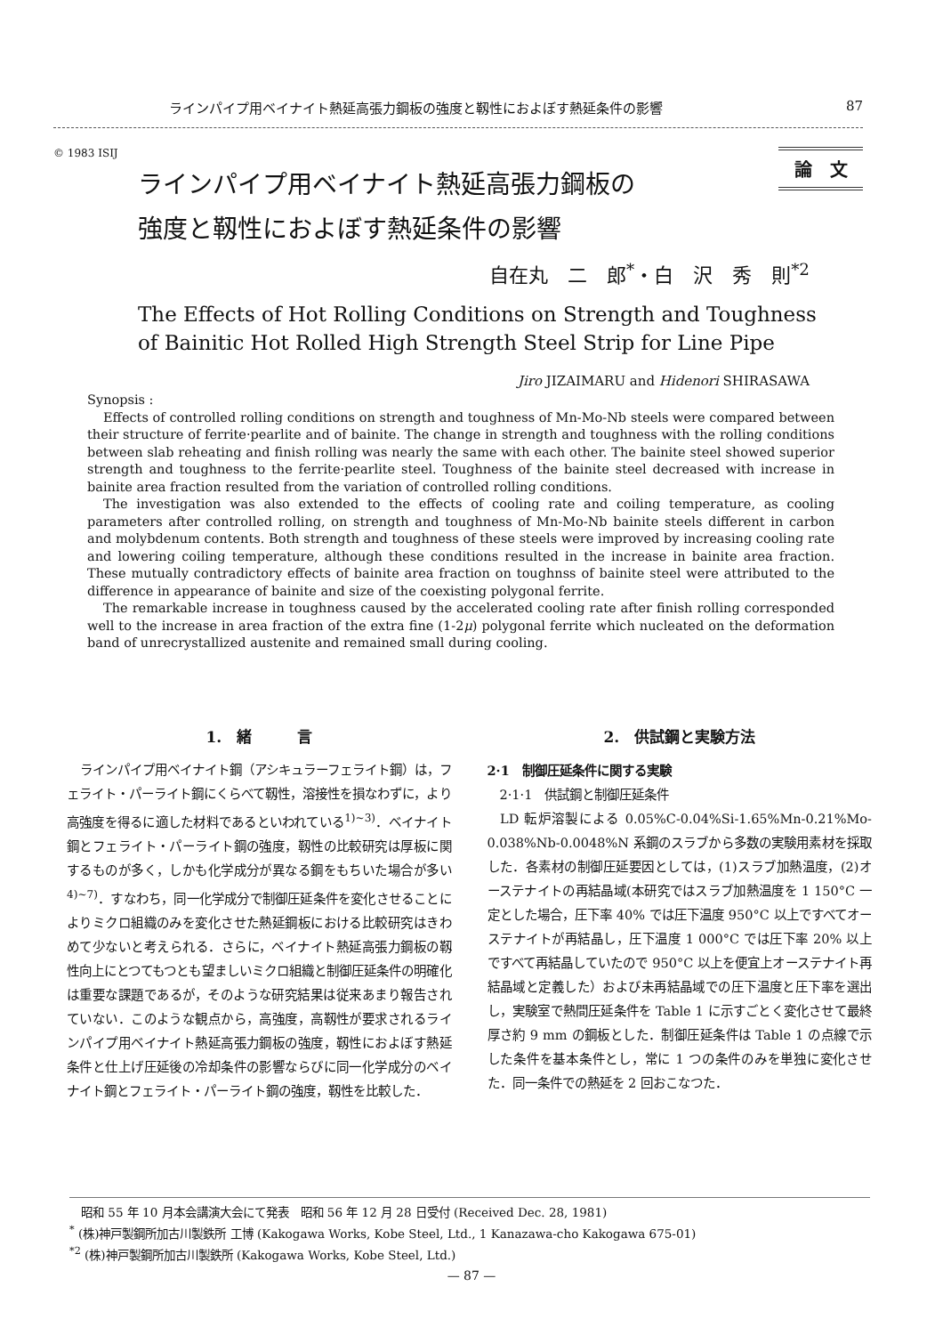ラインパイプ用ベイナイト熱延高張力鋼板の強度と靱性におよぼす熱延条件の影響 87
© 1983 ISIJ
論　文
ラインパイプ用ベイナイト熱延高張力鋼板の
強度と靱性におよぼす熱延条件の影響
自在丸　二　郎<sup>*</sup>・白　沢　秀　則<sup>*2</sup>
The Effects of Hot Rolling Conditions on Strength and Toughness
of Bainitic Hot Rolled High Strength Steel Strip for Line Pipe
Jiro JIZAIMARU and Hidenori SHIRASAWA
Synopsis :
Effects of controlled rolling conditions on strength and toughness of Mn-Mo-Nb steels were compared between their structure of ferrite·pearlite and of bainite. The change in strength and toughness with the rolling conditions between slab reheating and finish rolling was nearly the same with each other. The bainite steel showed superior strength and toughness to the ferrite·pearlite steel. Toughness of the bainite steel decreased with increase in bainite area fraction resulted from the variation of controlled rolling conditions.
The investigation was also extended to the effects of cooling rate and coiling temperature, as cooling parameters after controlled rolling, on strength and toughness of Mn-Mo-Nb bainite steels different in carbon and molybdenum contents. Both strength and toughness of these steels were improved by increasing cooling rate and lowering coiling temperature, although these conditions resulted in the increase in bainite area fraction. These mutually contradictory effects of bainite area fraction on toughnss of bainite steel were attributed to the difference in appearance of bainite and size of the coexisting polygonal ferrite.
The remarkable increase in toughness caused by the accelerated cooling rate after finish rolling corresponded well to the increase in area fraction of the extra fine (1-2μ) polygonal ferrite which nucleated on the deformation band of unrecrystallized austenite and remained small during cooling.
1.　緒　　　言
ラインパイプ用ベイナイト鋼（アシキュラーフェライト鋼）は，フェライト・パーライト鋼にくらべて靱性，溶接性を損なわずに，より高強度を得るに適した材料であるといわれている<sup>1)~3)</sup>．ベイナイト鋼とフェライト・パーライト鋼の強度，靱性の比較研究は厚板に関するものが多く，しかも化学成分が異なる鋼をもちいた場合が多い<sup>4)~7)</sup>．すなわち，同一化学成分で制御圧延条件を変化させることによりミクロ組織のみを変化させた熱延鋼板における比較研究はきわめて少ないと考えられる．さらに，ベイナイト熱延高張力鋼板の靱性向上にとつてもつとも望ましいミクロ組織と制御圧延条件の明確化は重要な課題であるが，そのような研究結果は従来あまり報告されていない．このような観点から，高強度，高靱性が要求されるラインパイプ用ベイナイト熱延高張力鋼板の強度，靱性におよぼす熱延条件と仕上げ圧延後の冷却条件の影響ならびに同一化学成分のベイナイト鋼とフェライト・パーライト鋼の強度，靱性を比較した．
2.　供試鋼と実験方法
2·1　制御圧延条件に関する実験
　2·1·1　供試鋼と制御圧延条件
LD 転炉溶製による 0.05%C-0.04%Si-1.65%Mn-0.21%Mo-0.038%Nb-0.0048%N 系鋼のスラブから多数の実験用素材を採取した．各素材の制御圧延要因としては，(1)スラブ加熱温度，(2)オーステナイトの再結晶域(本研究ではスラブ加熱温度を 1 150°C 一定とした場合，圧下率 40% では圧下温度 950°C 以上ですべてオーステナイトが再結晶し，圧下温度 1 000°C では圧下率 20% 以上ですべて再結晶していたので 950°C 以上を便宜上オーステナイト再結晶域と定義した）および未再結晶域での圧下温度と圧下率を選出し，実験室で熱間圧延条件を Table 1 に示すごとく変化させて最終厚さ約 9 mm の鋼板とした．制御圧延条件は Table 1 の点線で示した条件を基本条件とし，常に 1 つの条件のみを単独に変化させた．同一条件での熱延を 2 回おこなつた．
　昭和 55 年 10 月本会講演大会にて発表　昭和 56 年 12 月 28 日受付 (Received Dec. 28, 1981)
<sup>*</sup> (株)神戸製鋼所加古川製鉄所 工博 (Kakogawa Works, Kobe Steel, Ltd., 1 Kanazawa-cho Kakogawa 675-01)
<sup>*2</sup> (株)神戸製鋼所加古川製鉄所 (Kakogawa Works, Kobe Steel, Ltd.)
— 87 —